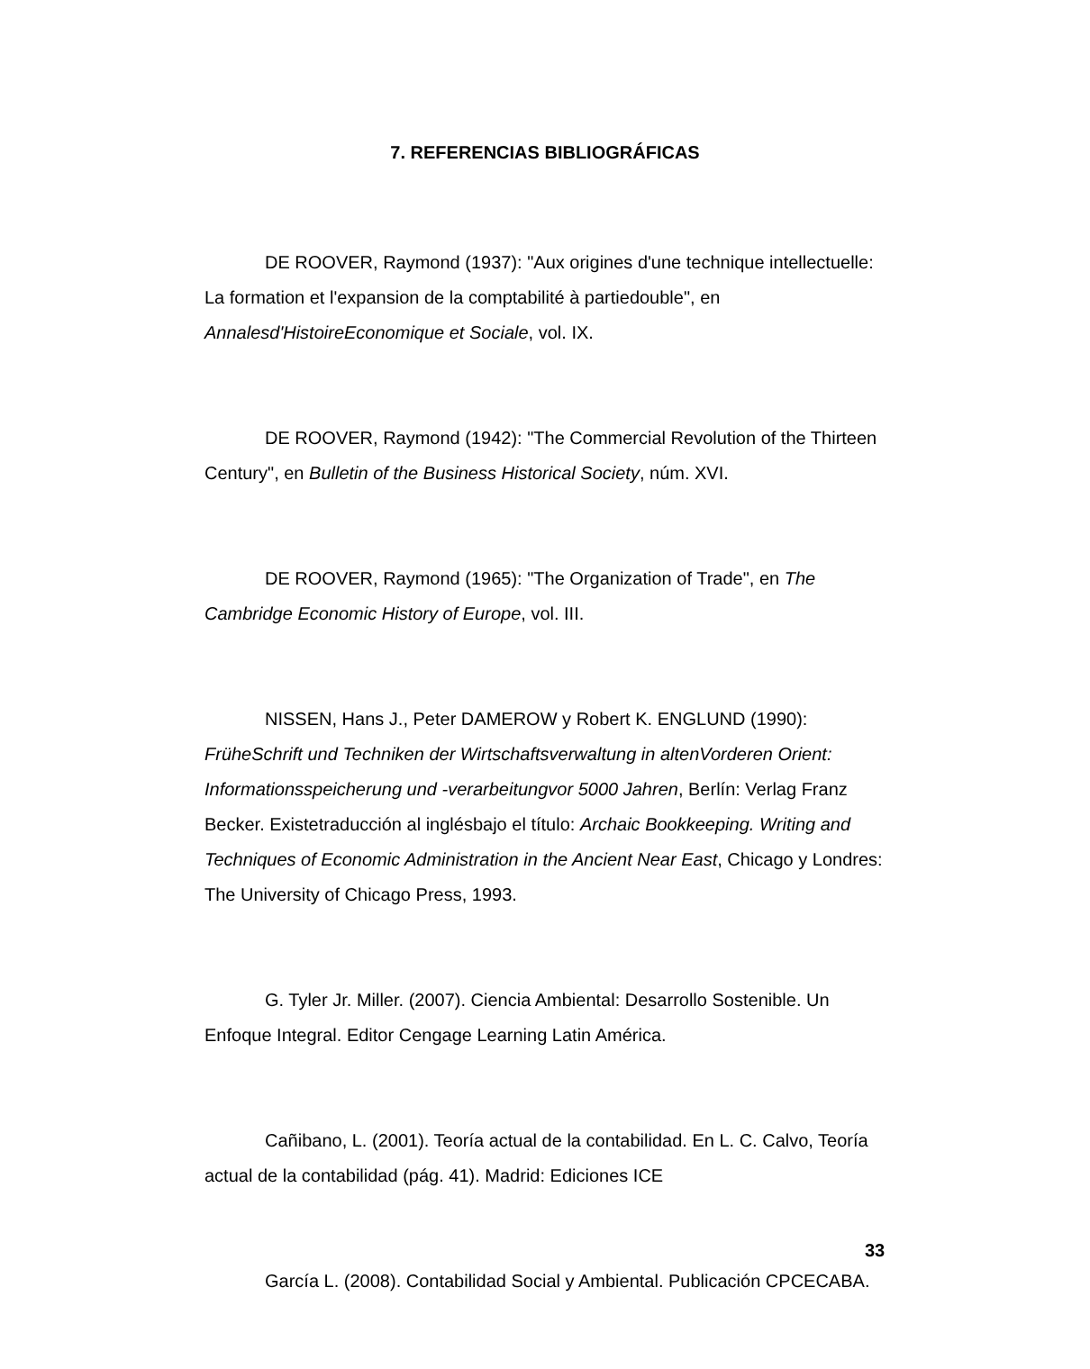7. REFERENCIAS BIBLIOGRÁFICAS
DE ROOVER, Raymond (1937): "Aux origines d'une technique intellectuelle: La formation et l'expansion de la comptabilité à partiedouble", en Annalesd'HistoireEconomique et Sociale, vol. IX.
DE ROOVER, Raymond (1942): "The Commercial Revolution of the Thirteen Century", en Bulletin of the Business Historical Society, núm. XVI.
DE ROOVER, Raymond (1965): "The Organization of Trade", en The Cambridge Economic History of Europe, vol. III.
NISSEN, Hans J., Peter DAMEROW y Robert K. ENGLUND (1990): FrüheSchrift und Techniken der Wirtschaftsverwaltung in altenVorderen Orient: Informationsspeicherung und -verarbeitungvor 5000 Jahren, Berlín: Verlag Franz Becker. Existetraducción al inglésbajo el título: Archaic Bookkeeping. Writing and Techniques of Economic Administration in the Ancient Near East, Chicago y Londres: The University of Chicago Press, 1993.
G. Tyler Jr. Miller. (2007). Ciencia Ambiental: Desarrollo Sostenible. Un Enfoque Integral. Editor Cengage Learning Latin América.
Cañibano, L. (2001). Teoría actual de la contabilidad. En L. C. Calvo, Teoría actual de la contabilidad (pág. 41). Madrid: Ediciones ICE
García L. (2008). Contabilidad Social y Ambiental. Publicación CPCECABA.
33